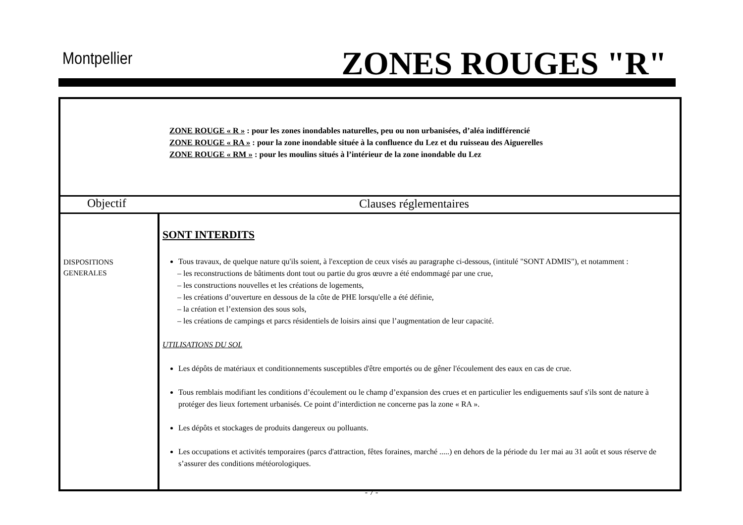Montpellier ZONES ROUGES "R"
| ZONE ROUGE « R » : pour les zones inondables naturelles, peu ou non urbanisées, d’aléa indifférencié ZONE ROUGE « RA » : pour la zone inondable située à la confluence du Lez et du ruisseau des Aiguerelles ZONE ROUGE « RM » : pour les moulins situés à l’intérieur de la zone inondable du Lez | |
| Objectif | Clauses réglementaires |
| DISPOSITIONS GENERALES | SONT INTERDITS Tous travaux, de quelque nature qu'ils soient, à l'exception de ceux visés au paragraphe ci-dessous, (intitulé "SONT ADMIS"), et notamment : – les reconstructions de bâtiments dont tout ou partie du gros œuvre a été endommagé par une crue, – les constructions nouvelles et les créations de logements, – les créations d’ouverture en dessous de la côte de PHE lorsqu'elle a été définie, – la création et l’extension des sous sols, – les créations de campings et parcs résidentiels de loisirs ainsi que l’augmentation de leur capacité. UTILISATIONS DU SOL Les dépôts de matériaux et conditionnements susceptibles d'être emportés ou de gêner l'écoulement des eaux en cas de crue. Tous remblais modifiant les conditions d’écoulement ou le champ d’expansion des crues et en particulier les endiguements sauf s'ils sont de nature à protéger des lieux fortement urbanisés. Ce point d’interdiction ne concerne pas la zone « RA ». Les dépôts et stockages de produits dangereux ou polluants. Les occupations et activités temporaires (parcs d'attraction, fêtes foraines, marché .....) en dehors de la période du 1er mai au 31 août et sous réserve de s’assurer des conditions météorologiques. |
- 7 -